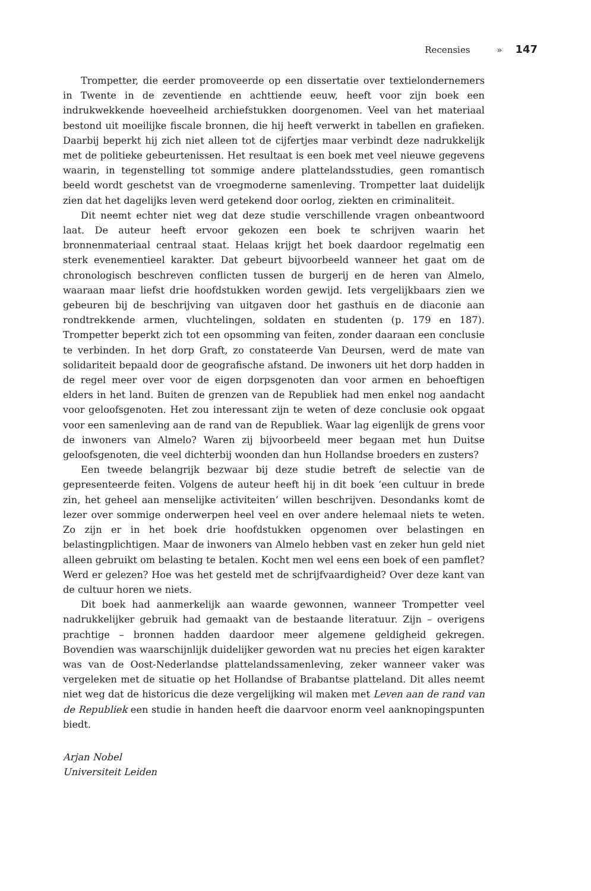Recensies » 147
Trompetter, die eerder promoveerde op een dissertatie over textielondernemers in Twente in de zeventiende en achttiende eeuw, heeft voor zijn boek een indrukwekkende hoeveelheid archiefstukken doorgenomen. Veel van het materiaal bestond uit moeilijke fiscale bronnen, die hij heeft verwerkt in tabellen en grafieken. Daarbij beperkt hij zich niet alleen tot de cijfertjes maar verbindt deze nadrukkelijk met de politieke gebeurtenissen. Het resultaat is een boek met veel nieuwe gegevens waarin, in tegenstelling tot sommige andere plattelandsstudies, geen romantisch beeld wordt geschetst van de vroegmoderne samenleving. Trompetter laat duidelijk zien dat het dagelijks leven werd getekend door oorlog, ziekten en criminaliteit.
Dit neemt echter niet weg dat deze studie verschillende vragen onbeantwoord laat. De auteur heeft ervoor gekozen een boek te schrijven waarin het bronnenmateriaal centraal staat. Helaas krijgt het boek daardoor regelmatig een sterk evenementieel karakter. Dat gebeurt bijvoorbeeld wanneer het gaat om de chronologisch beschreven conflicten tussen de burgerij en de heren van Almelo, waaraan maar liefst drie hoofdstukken worden gewijd. Iets vergelijkbaars zien we gebeuren bij de beschrijving van uitgaven door het gasthuis en de diaconie aan rondtrekkende armen, vluchtelingen, soldaten en studenten (p. 179 en 187). Trompetter beperkt zich tot een opsomming van feiten, zonder daaraan een conclusie te verbinden. In het dorp Graft, zo constateerde Van Deursen, werd de mate van solidariteit bepaald door de geografische afstand. De inwoners uit het dorp hadden in de regel meer over voor de eigen dorpsgenoten dan voor armen en behoeftigen elders in het land. Buiten de grenzen van de Republiek had men enkel nog aandacht voor geloofsgenoten. Het zou interessant zijn te weten of deze conclusie ook opgaat voor een samenleving aan de rand van de Republiek. Waar lag eigenlijk de grens voor de inwoners van Almelo? Waren zij bijvoorbeeld meer begaan met hun Duitse geloofsgenoten, die veel dichterbij woonden dan hun Hollandse broeders en zusters?
Een tweede belangrijk bezwaar bij deze studie betreft de selectie van de gepresenteerde feiten. Volgens de auteur heeft hij in dit boek ‘een cultuur in brede zin, het geheel aan menselijke activiteiten’ willen beschrijven. Desondanks komt de lezer over sommige onderwerpen heel veel en over andere helemaal niets te weten. Zo zijn er in het boek drie hoofdstukken opgenomen over belastingen en belastingplichtigen. Maar de inwoners van Almelo hebben vast en zeker hun geld niet alleen gebruikt om belasting te betalen. Kocht men wel eens een boek of een pamflet? Werd er gelezen? Hoe was het gesteld met de schrijfvaardigheid? Over deze kant van de cultuur horen we niets.
Dit boek had aanmerkelijk aan waarde gewonnen, wanneer Trompetter veel nadrukkelijker gebruik had gemaakt van de bestaande literatuur. Zijn – overigens prachtige – bronnen hadden daardoor meer algemene geldigheid gekregen. Bovendien was waarschijnlijk duidelijker geworden wat nu precies het eigen karakter was van de Oost-Nederlandse plattelandssamenleving, zeker wanneer vaker was vergeleken met de situatie op het Hollandse of Brabantse platteland. Dit alles neemt niet weg dat de historicus die deze vergelijking wil maken met Leven aan de rand van de Republiek een studie in handen heeft die daarvoor enorm veel aanknopingspunten biedt.
Arjan Nobel
Universiteit Leiden